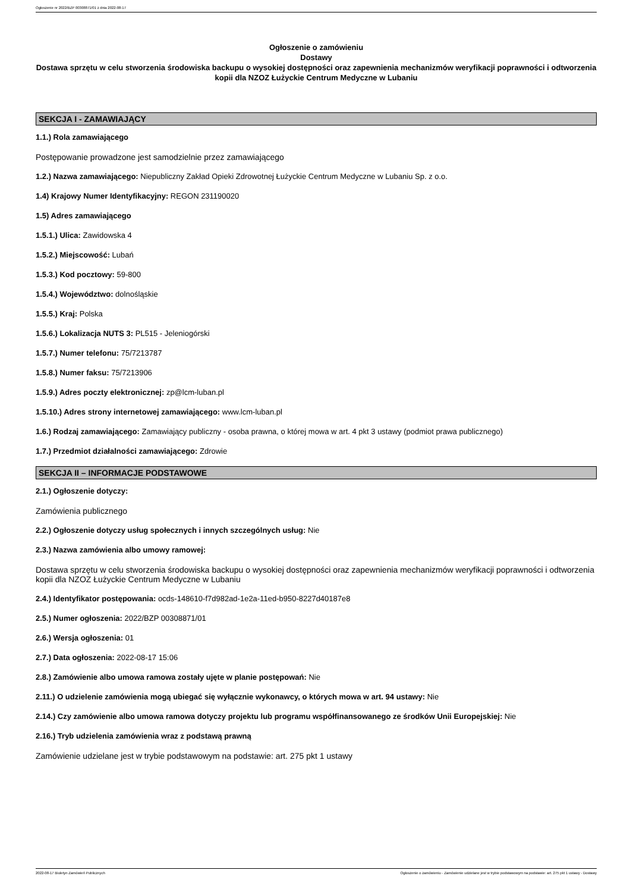Ogłoszenie nr 2022/BZP 00308871/01 z dnia 2022-08-17
Ogłoszenie o zamówieniu
Dostawy
Dostawa sprzętu w celu stworzenia środowiska backupu o wysokiej dostępności oraz zapewnienia mechanizmów weryfikacji poprawności i odtworzenia kopii dla NZOZ Łużyckie Centrum Medyczne w Lubaniu
SEKCJA I - ZAMAWIAJĄCY
1.1.) Rola zamawiającego
Postępowanie prowadzone jest samodzielnie przez zamawiającego
1.2.) Nazwa zamawiającego: Niepubliczny Zakład Opieki Zdrowotnej Łużyckie Centrum Medyczne w Lubaniu Sp. z o.o.
1.4) Krajowy Numer Identyfikacyjny: REGON 231190020
1.5) Adres zamawiającego
1.5.1.) Ulica: Zawidowska 4
1.5.2.) Miejscowość: Lubań
1.5.3.) Kod pocztowy: 59-800
1.5.4.) Województwo: dolnośląskie
1.5.5.) Kraj: Polska
1.5.6.) Lokalizacja NUTS 3: PL515 - Jeleniogórski
1.5.7.) Numer telefonu: 75/7213787
1.5.8.) Numer faksu: 75/7213906
1.5.9.) Adres poczty elektronicznej: zp@lcm-luban.pl
1.5.10.) Adres strony internetowej zamawiającego: www.lcm-luban.pl
1.6.) Rodzaj zamawiającego: Zamawiający publiczny - osoba prawna, o której mowa w art. 4 pkt 3 ustawy (podmiot prawa publicznego)
1.7.) Przedmiot działalności zamawiającego: Zdrowie
SEKCJA II – INFORMACJE PODSTAWOWE
2.1.) Ogłoszenie dotyczy:
Zamówienia publicznego
2.2.) Ogłoszenie dotyczy usług społecznych i innych szczególnych usług: Nie
2.3.) Nazwa zamówienia albo umowy ramowej:
Dostawa sprzętu w celu stworzenia środowiska backupu o wysokiej dostępności oraz zapewnienia mechanizmów weryfikacji poprawności i odtworzenia kopii dla NZOZ Łużyckie Centrum Medyczne w Lubaniu
2.4.) Identyfikator postępowania: ocds-148610-f7d982ad-1e2a-11ed-b950-8227d40187e8
2.5.) Numer ogłoszenia: 2022/BZP 00308871/01
2.6.) Wersja ogłoszenia: 01
2.7.) Data ogłoszenia: 2022-08-17 15:06
2.8.) Zamówienie albo umowa ramowa zostały ujęte w planie postępowań: Nie
2.11.) O udzielenie zamówienia mogą ubiegać się wyłącznie wykonawcy, o których mowa w art. 94 ustawy: Nie
2.14.) Czy zamówienie albo umowa ramowa dotyczy projektu lub programu współfinansowanego ze środków Unii Europejskiej: Nie
2.16.) Tryb udzielenia zamówienia wraz z podstawą prawną
Zamówienie udzielane jest w trybie podstawowym na podstawie: art. 275 pkt 1 ustawy
2022-08-17 Biuletyn Zamówień Publicznych Ogłoszenie o zamówieniu - Zamówienie udzielane jest w trybie podstawowym na podstawie: art. 275 pkt 1 ustawy - Dostawy